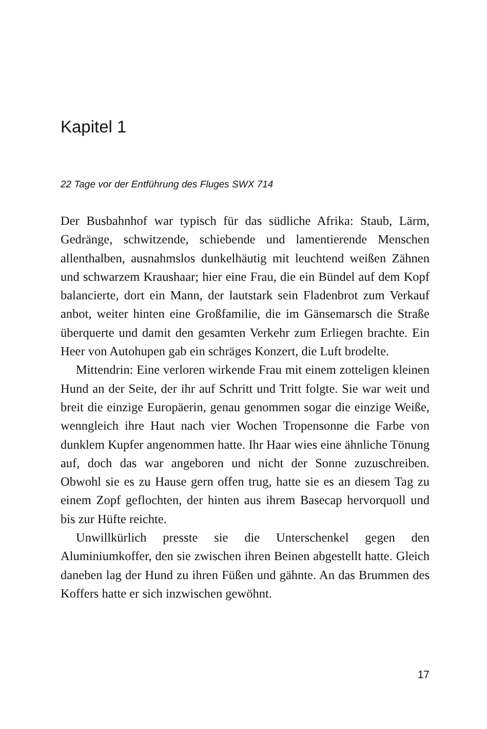Kapitel 1
22 Tage vor der Entführung des Fluges SWX 714
Der Busbahnhof war typisch für das südliche Afrika: Staub, Lärm, Gedränge, schwitzende, schiebende und lamentierende Menschen allenthalben, ausnahmslos dunkelhäutig mit leuchtend weißen Zähnen und schwarzem Kraushaar; hier eine Frau, die ein Bündel auf dem Kopf balancierte, dort ein Mann, der lautstark sein Fladenbrot zum Verkauf anbot, weiter hinten eine Großfamilie, die im Gänsemarsch die Straße überquerte und damit den gesamten Verkehr zum Erliegen brachte. Ein Heer von Autohupen gab ein schräges Konzert, die Luft brodelte.
Mittendrin: Eine verloren wirkende Frau mit einem zotteligen kleinen Hund an der Seite, der ihr auf Schritt und Tritt folgte. Sie war weit und breit die einzige Europäerin, genau genommen sogar die einzige Weiße, wenngleich ihre Haut nach vier Wochen Tropensonne die Farbe von dunklem Kupfer angenommen hatte. Ihr Haar wies eine ähnliche Tönung auf, doch das war angeboren und nicht der Sonne zuzuschreiben. Obwohl sie es zu Hause gern offen trug, hatte sie es an diesem Tag zu einem Zopf geflochten, der hinten aus ihrem Basecap hervorquoll und bis zur Hüfte reichte.
Unwillkürlich presste sie die Unterschenkel gegen den Aluminiumkoffer, den sie zwischen ihren Beinen abgestellt hatte. Gleich daneben lag der Hund zu ihren Füßen und gähnte. An das Brummen des Koffers hatte er sich inzwischen gewöhnt.
17